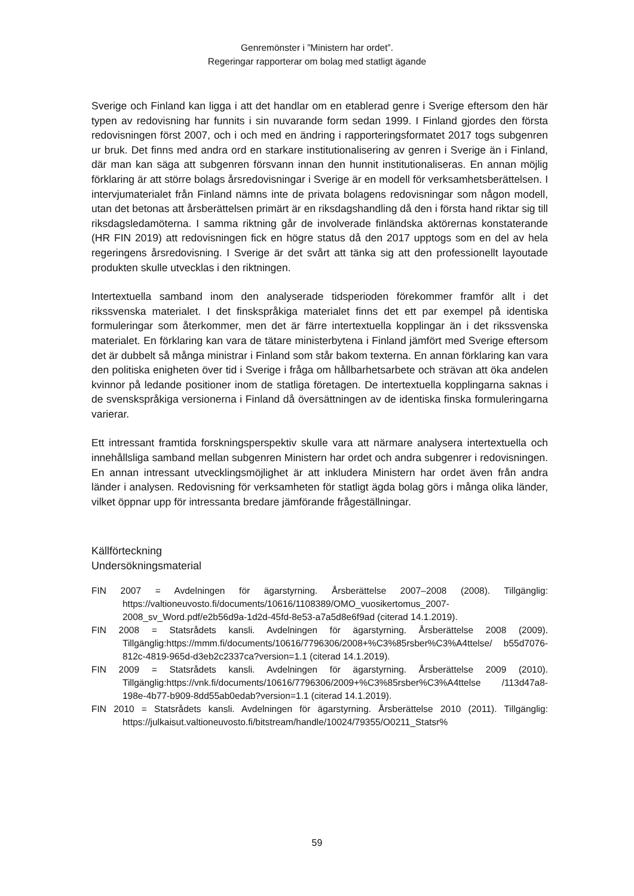Genremönster i ”Ministern har ordet”.
Regeringar rapporterar om bolag med statligt ägande
Sverige och Finland kan ligga i att det handlar om en etablerad genre i Sverige eftersom den här typen av redovisning har funnits i sin nuvarande form sedan 1999. I Finland gjordes den första redovisningen först 2007, och i och med en ändring i rapporteringsformatet 2017 togs subgenren ur bruk. Det finns med andra ord en starkare institutionalisering av genren i Sverige än i Finland, där man kan säga att subgenren försvann innan den hunnit institutionaliseras. En annan möjlig förklaring är att större bolags årsredovisningar i Sverige är en modell för verksamhetsberättelsen. I intervjumaterialet från Finland nämns inte de privata bolagens redovisningar som någon modell, utan det betonas att årsberättelsen primärt är en riksdagshandling då den i första hand riktar sig till riksdagsledamöterna. I samma riktning går de involverade finländska aktörernas konstaterande (HR FIN 2019) att redovisningen fick en högre status då den 2017 upptogs som en del av hela regeringens årsredovisning. I Sverige är det svårt att tänka sig att den professionellt layoutade produkten skulle utvecklas i den riktningen.
Intertextuella samband inom den analyserade tidsperioden förekommer framför allt i det rikssvenska materialet. I det finskspråkiga materialet finns det ett par exempel på identiska formuleringar som återkommer, men det är färre intertextuella kopplingar än i det rikssvenska materialet. En förklaring kan vara de tätare ministerbytena i Finland jämfört med Sverige eftersom det är dubbelt så många ministrar i Finland som står bakom texterna. En annan förklaring kan vara den politiska enigheten över tid i Sverige i fråga om hållbarhetsarbete och strävan att öka andelen kvinnor på ledande positioner inom de statliga företagen. De intertextuella kopplingarna saknas i de svenskspråkiga versionerna i Finland då översättningen av de identiska finska formuleringarna varierar.
Ett intressant framtida forskningsperspektiv skulle vara att närmare analysera intertextuella och innehållsliga samband mellan subgenren Ministern har ordet och andra subgenrer i redovisningen. En annan intressant utvecklingsmöjlighet är att inkludera Ministern har ordet även från andra länder i analysen. Redovisning för verksamheten för statligt ägda bolag görs i många olika länder, vilket öppnar upp för intressanta bredare jämförande frågeställningar.
Källförteckning
Undersökningsmaterial
FIN 2007 = Avdelningen för ägarstyrning. Årsberättelse 2007–2008 (2008). Tillgänglig: https://valtioneuvosto.fi/documents/10616/1108389/OMO_vuosikertomus_2007-2008_sv_Word.pdf/e2b56d9a-1d2d-45fd-8e53-a7a5d8e6f9ad (citerad 14.1.2019).
FIN 2008 = Statsrådets kansli. Avdelningen för ägarstyrning. Årsberättelse 2008 (2009). Tillgänglig:https://mmm.fi/documents/10616/7796306/2008+%C3%85rsber%C3%A4ttelse/ b55d7076-812c-4819-965d-d3eb2c2337ca?version=1.1 (citerad 14.1.2019).
FIN 2009 = Statsrådets kansli. Avdelningen för ägarstyrning. Årsberättelse 2009 (2010). Tillgänglig:https://vnk.fi/documents/10616/7796306/2009+%C3%85rsber%C3%A4ttelse /113d47a8-198e-4b77-b909-8dd55ab0edab?version=1.1 (citerad 14.1.2019).
FIN 2010 = Statsrådets kansli. Avdelningen för ägarstyrning. Årsberättelse 2010 (2011). Tillgänglig: https://julkaisut.valtioneuvosto.fi/bitstream/handle/10024/79355/O0211_Statsr%
59